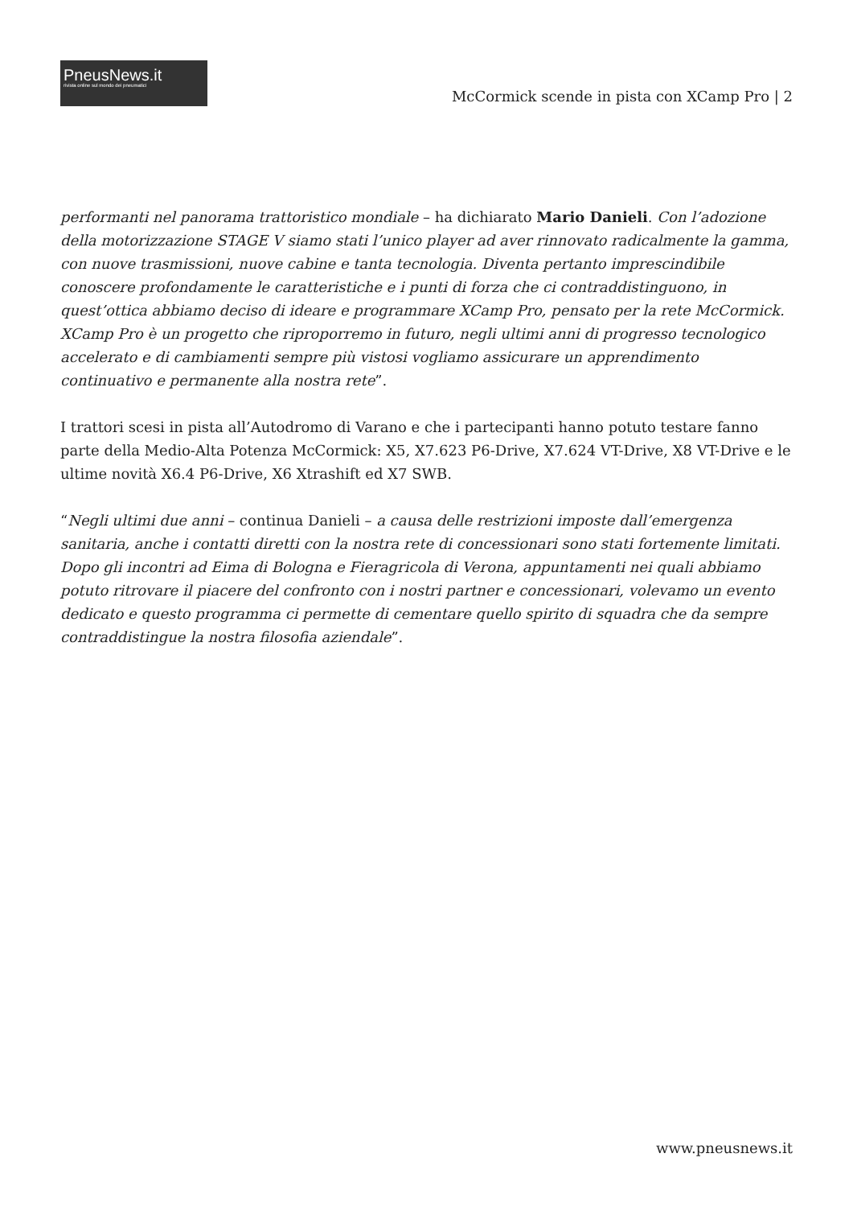PneusNews.it
rivista online sul mondo dei pneumatici
McCormick scende in pista con XCamp Pro | 2
performanti nel panorama trattoristico mondiale – ha dichiarato Mario Danieli. Con l’adozione della motorizzazione STAGE V siamo stati l’unico player ad aver rinnovato radicalmente la gamma, con nuove trasmissioni, nuove cabine e tanta tecnologia. Diventa pertanto imprescindibile conoscere profondamente le caratteristiche e i punti di forza che ci contraddistinguono, in quest’ottica abbiamo deciso di ideare e programmare XCamp Pro, pensato per la rete McCormick. XCamp Pro è un progetto che riproporremo in futuro, negli ultimi anni di progresso tecnologico accelerato e di cambiamenti sempre più vistosi vogliamo assicurare un apprendimento continuativo e permanente alla nostra rete”.
I trattori scesi in pista all’Autodromo di Varano e che i partecipanti hanno potuto testare fanno parte della Medio-Alta Potenza McCormick: X5, X7.623 P6-Drive, X7.624 VT-Drive, X8 VT-Drive e le ultime novità X6.4 P6-Drive, X6 Xtrashift ed X7 SWB.
“Negli ultimi due anni – continua Danieli – a causa delle restrizioni imposte dall’emergenza sanitaria, anche i contatti diretti con la nostra rete di concessionari sono stati fortemente limitati. Dopo gli incontri ad Eima di Bologna e Fieragricola di Verona, appuntamenti nei quali abbiamo potuto ritrovare il piacere del confronto con i nostri partner e concessionari, volevamo un evento dedicato e questo programma ci permette di cementare quello spirito di squadra che da sempre contraddistingue la nostra filosofia aziendale”.
www.pneusnews.it